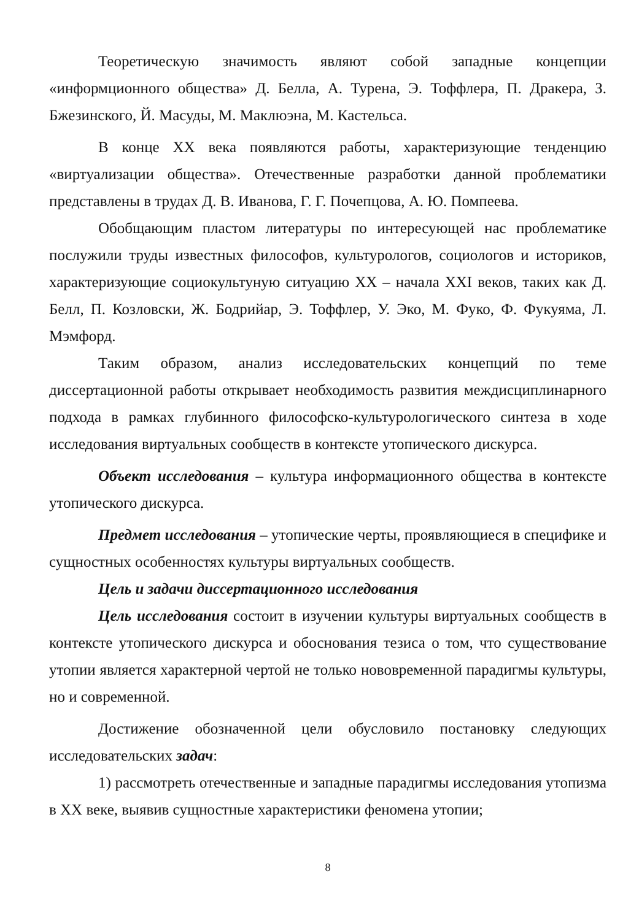Теоретическую значимость являют собой западные концепции «информционного общества» Д. Белла, А. Турена, Э. Тоффлера, П. Дракера, З. Бжезинского, Й. Масуды, М. Маклюэна, М. Кастельса.
В конце XX века появляются работы, характеризующие тенденцию «виртуализации общества». Отечественные разработки данной проблематики представлены в трудах Д. В. Иванова, Г. Г. Почепцова, А. Ю. Помпеева.
Обобщающим пластом литературы по интересующей нас проблематике послужили труды известных философов, культурологов, социологов и историков, характеризующие социокультуную ситуацию XX – начала XXI веков, таких как Д. Белл, П. Козловски, Ж. Бодрийар, Э. Тоффлер, У. Эко, М. Фуко, Ф. Фукуяма, Л. Мэмфорд.
Таким образом, анализ исследовательских концепций по теме диссертационной работы открывает необходимость развития междисциплинарного подхода в рамках глубинного философско-культурологического синтеза в ходе исследования виртуальных сообществ в контексте утопического дискурса.
Объект исследования – культура информационного общества в контексте утопического дискурса.
Предмет исследования – утопические черты, проявляющиеся в специфике и сущностных особенностях культуры виртуальных сообществ.
Цель и задачи диссертационного исследования
Цель исследования состоит в изучении культуры виртуальных сообществ в контексте утопического дискурса и обоснования тезиса о том, что существование утопии является характерной чертой не только нововременной парадигмы культуры, но и современной.
Достижение обозначенной цели обусловило постановку следующих исследовательских задач:
1) рассмотреть отечественные и западные парадигмы исследования утопизма в XX веке, выявив сущностные характеристики феномена утопии;
8